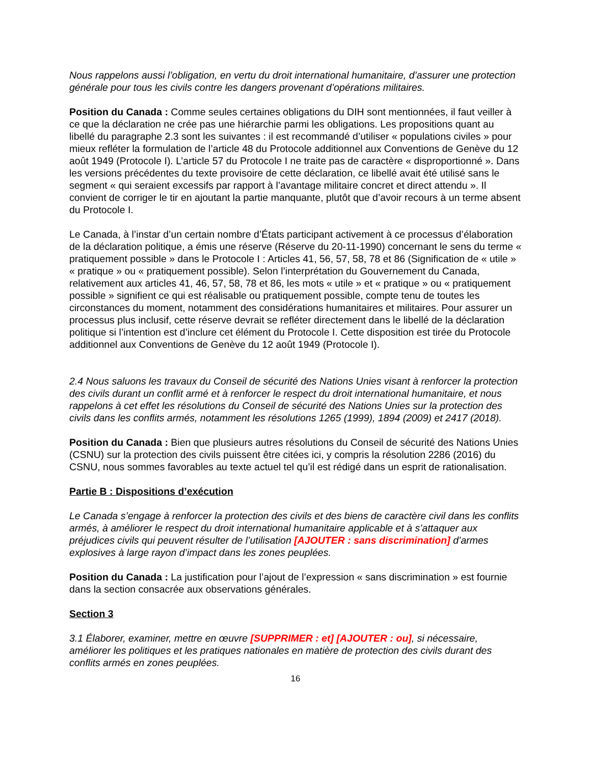Nous rappelons aussi l’obligation, en vertu du droit international humanitaire, d’assurer une protection générale pour tous les civils contre les dangers provenant d’opérations militaires.
Position du Canada : Comme seules certaines obligations du DIH sont mentionnées, il faut veiller à ce que la déclaration ne crée pas une hiérarchie parmi les obligations. Les propositions quant au libellé du paragraphe 2.3 sont les suivantes : il est recommandé d’utiliser « populations civiles » pour mieux refléter la formulation de l’article 48 du Protocole additionnel aux Conventions de Genève du 12 août 1949 (Protocole I). L’article 57 du Protocole I ne traite pas de caractère « disproportionné ». Dans les versions précédentes du texte provisoire de cette déclaration, ce libellé avait été utilisé sans le segment « qui seraient excessifs par rapport à l’avantage militaire concret et direct attendu ». Il convient de corriger le tir en ajoutant la partie manquante, plutôt que d’avoir recours à un terme absent du Protocole I.
Le Canada, à l’instar d’un certain nombre d’États participant activement à ce processus d’élaboration de la déclaration politique, a émis une réserve (Réserve du 20-11-1990) concernant le sens du terme « pratiquement possible » dans le Protocole I : Articles 41, 56, 57, 58, 78 et 86 (Signification de « utile » « pratique » ou « pratiquement possible). Selon l’interprétation du Gouvernement du Canada, relativement aux articles 41, 46, 57, 58, 78 et 86, les mots « utile » et « pratique » ou « pratiquement possible » signifient ce qui est réalisable ou pratiquement possible, compte tenu de toutes les circonstances du moment, notamment des considérations humanitaires et militaires. Pour assurer un processus plus inclusif, cette réserve devrait se refléter directement dans le libellé de la déclaration politique si l’intention est d’inclure cet élément du Protocole I. Cette disposition est tirée du Protocole additionnel aux Conventions de Genève du 12 août 1949 (Protocole I).
2.4 Nous saluons les travaux du Conseil de sécurité des Nations Unies visant à renforcer la protection des civils durant un conflit armé et à renforcer le respect du droit international humanitaire, et nous rappelons à cet effet les résolutions du Conseil de sécurité des Nations Unies sur la protection des civils dans les conflits armés, notamment les résolutions 1265 (1999), 1894 (2009) et 2417 (2018).
Position du Canada : Bien que plusieurs autres résolutions du Conseil de sécurité des Nations Unies (CSNU) sur la protection des civils puissent être citées ici, y compris la résolution 2286 (2016) du CSNU, nous sommes favorables au texte actuel tel qu’il est rédigé dans un esprit de rationalisation.
Partie B : Dispositions d’exécution
Le Canada s’engage à renforcer la protection des civils et des biens de caractère civil dans les conflits armés, à améliorer le respect du droit international humanitaire applicable et à s’attaquer aux préjudices civils qui peuvent résulter de l’utilisation [AJOUTER : sans discrimination] d’armes explosives à large rayon d’impact dans les zones peuplées.
Position du Canada : La justification pour l’ajout de l’expression « sans discrimination » est fournie dans la section consacrée aux observations générales.
Section 3
3.1 Élaborer, examiner, mettre en œuvre [SUPPRIMER : et] [AJOUTER : ou], si nécessaire, améliorer les politiques et les pratiques nationales en matière de protection des civils durant des conflits armés en zones peuplées.
16